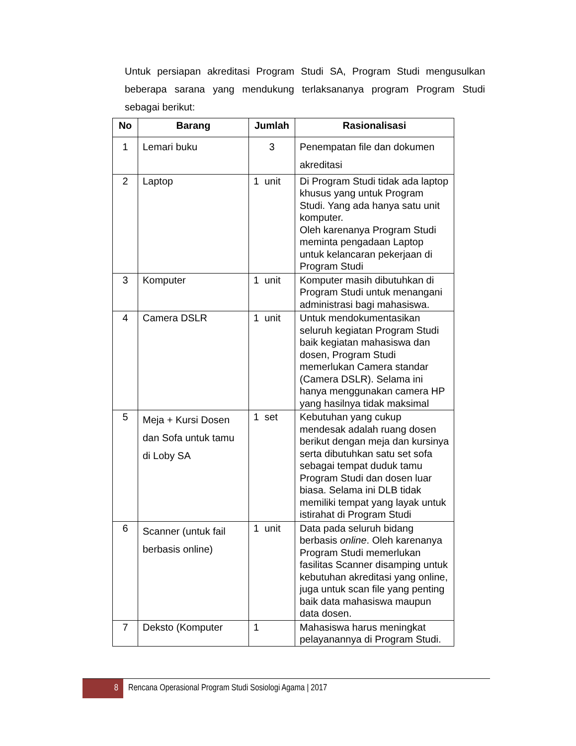Untuk persiapan akreditasi Program Studi SA, Program Studi mengusulkan beberapa sarana yang mendukung terlaksananya program Program Studi sebagai berikut:
| No | Barang | Jumlah | Rasionalisasi |
| --- | --- | --- | --- |
| 1 | Lemari buku | 3 | Penempatan file dan dokumen akreditasi |
| 2 | Laptop | 1 unit | Di Program Studi tidak ada laptop khusus yang untuk Program Studi. Yang ada hanya satu unit komputer. Oleh karenanya Program Studi meminta pengadaan Laptop untuk kelancaran pekerjaan di Program Studi |
| 3 | Komputer | 1 unit | Komputer masih dibutuhkan di Program Studi untuk menangani administrasi bagi mahasiswa. |
| 4 | Camera DSLR | 1 unit | Untuk mendokumentasikan seluruh kegiatan Program Studi baik kegiatan mahasiswa dan dosen, Program Studi memerlukan Camera standar (Camera DSLR). Selama ini hanya menggunakan camera HP yang hasilnya tidak maksimal |
| 5 | Meja + Kursi Dosen dan Sofa untuk tamu di Loby SA | 1 set | Kebutuhan yang cukup mendesak adalah ruang dosen berikut dengan meja dan kursinya serta dibutuhkan satu set sofa sebagai tempat duduk tamu Program Studi dan dosen luar biasa. Selama ini DLB tidak memiliki tempat yang layak untuk istirahat di Program Studi |
| 6 | Scanner (untuk fail berbasis online) | 1 unit | Data pada seluruh bidang berbasis online . Oleh karenanya Program Studi memerlukan fasilitas Scanner disamping untuk kebutuhan akreditasi yang online, juga untuk scan file yang penting baik data mahasiswa maupun data dosen. |
| 7 | Deksto (Komputer | 1 | Mahasiswa harus meningkat pelayanannya di Program Studi. |
8
Rencana Operasional Program Studi Sosiologi Agama | 2017